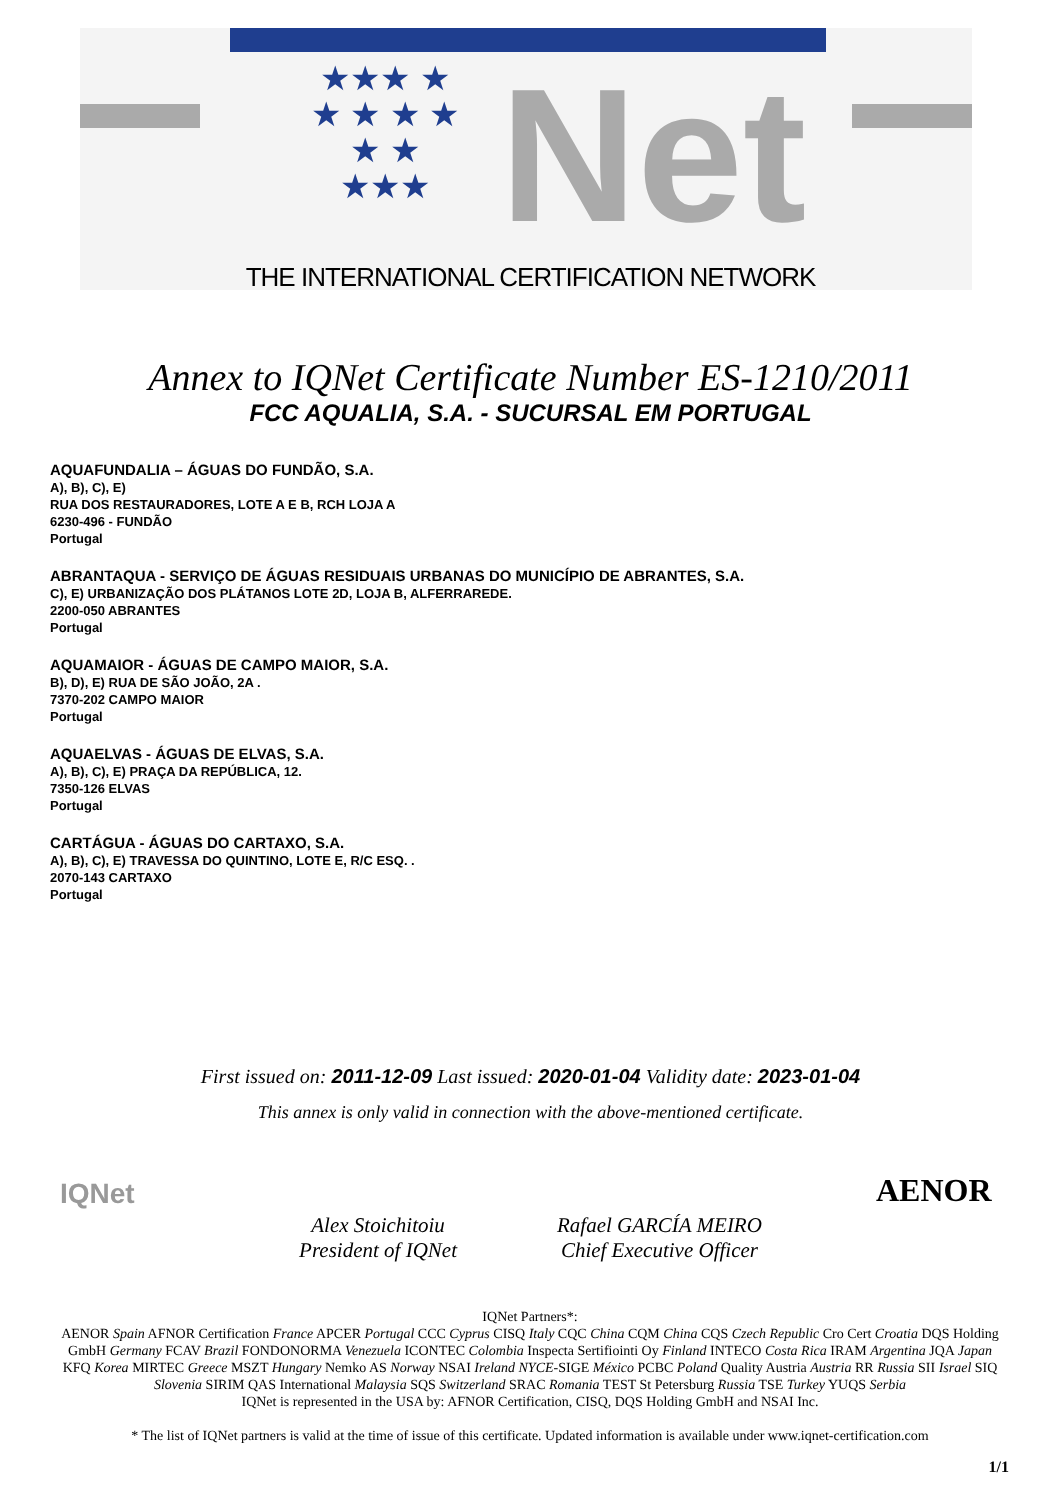★★★ ★ ★ ★ ★ ★ ★ ★ ★★★
Net
THE INTERNATIONAL CERTIFICATION NETWORK
Annex to IQNet Certificate Number ES-1210/2011
FCC AQUALIA, S.A. - SUCURSAL EM PORTUGAL
AQUAFUNDALIA – ÁGUAS DO FUNDÃO, S.A.
A), B), C), E)
RUA DOS RESTAURADORES, LOTE A E B, RCH LOJA A
6230-496 - FUNDÃO
Portugal
ABRANTAQUA - SERVIÇO DE ÁGUAS RESIDUAIS URBANAS DO MUNICÍPIO DE ABRANTES, S.A.
C), E) URBANIZAÇÃO DOS PLÁTANOS LOTE 2D, LOJA B, ALFERRAREDE.
2200-050 ABRANTES
Portugal
AQUAMAIOR - ÁGUAS DE CAMPO MAIOR, S.A.
B), D), E) RUA DE SÃO JOÃO, 2A .
7370-202 CAMPO MAIOR
Portugal
AQUAELVAS - ÁGUAS DE ELVAS, S.A.
A), B), C), E) PRAÇA DA REPÚBLICA, 12.
7350-126 ELVAS
Portugal
CARTÁGUA - ÁGUAS DO CARTAXO, S.A.
A), B), C), E) TRAVESSA DO QUINTINO, LOTE E, R/C ESQ. .
2070-143 CARTAXO
Portugal
First issued on: 2011-12-09 Last issued: 2020-01-04 Validity date: 2023-01-04
This annex is only valid in connection with the above-mentioned certificate.
Alex Stoichitoiu
President of IQNet
Rafael GARCÍA MEIRO
Chief Executive Officer
IQNet AENOR
IQNet Partners*:
AENOR Spain AFNOR Certification France APCER Portugal CCC Cyprus CISQ Italy CQC China CQM China CQS Czech Republic Cro Cert Croatia DQS Holding GmbH Germany FCAV Brazil FONDONORMA Venezuela ICONTEC Colombia Inspecta Sertifiointi Oy Finland INTECO Costa Rica IRAM Argentina JQA Japan KFQ Korea MIRTEC Greece MSZT Hungary Nemko AS Norway NSAI Ireland NYCE-SIGE México PCBC Poland Quality Austria Austria RR Russia SII Israel SIQ Slovenia SIRIM QAS International Malaysia SQS Switzerland SRAC Romania TEST St Petersburg Russia TSE Turkey YUQS Serbia
IQNet is represented in the USA by: AFNOR Certification, CISQ, DQS Holding GmbH and NSAI Inc.
* The list of IQNet partners is valid at the time of issue of this certificate. Updated information is available under www.iqnet-certification.com
1/1